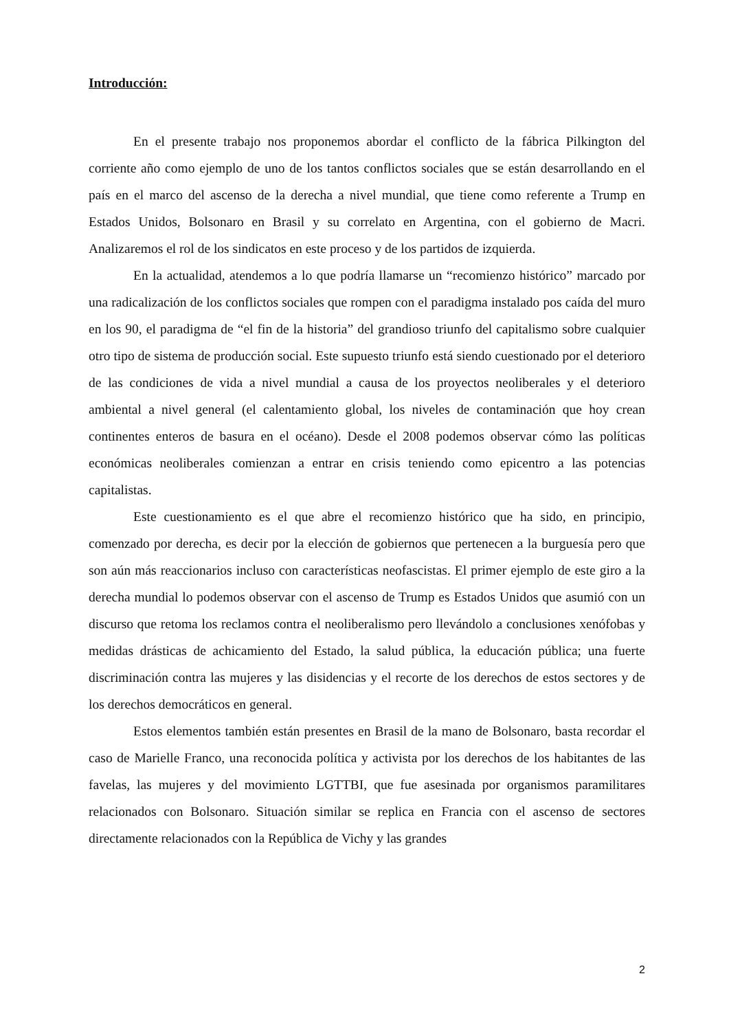Introducción:
En el presente trabajo nos proponemos abordar el conflicto de la fábrica Pilkington del corriente año como ejemplo de uno de los tantos conflictos sociales que se están desarrollando en el país en el marco del ascenso de la derecha a nivel mundial, que tiene como referente a Trump en Estados Unidos, Bolsonaro en Brasil y su correlato en Argentina, con el gobierno de Macri. Analizaremos el rol de los sindicatos en este proceso y de los partidos de izquierda.
En la actualidad, atendemos a lo que podría llamarse un “recomienzo histórico” marcado por una radicalización de los conflictos sociales que rompen con el paradigma instalado pos caída del muro en los 90, el paradigma de “el fin de la historia” del grandioso triunfo del capitalismo sobre cualquier otro tipo de sistema de producción social. Este supuesto triunfo está siendo cuestionado por el deterioro de las condiciones de vida a nivel mundial a causa de los proyectos neoliberales y el deterioro ambiental a nivel general (el calentamiento global, los niveles de contaminación que hoy crean continentes enteros de basura en el océano). Desde el 2008 podemos observar cómo las políticas económicas neoliberales comienzan a entrar en crisis teniendo como epicentro a las potencias capitalistas.
Este cuestionamiento es el que abre el recomienzo histórico que ha sido, en principio, comenzado por derecha, es decir por la elección de gobiernos que pertenecen a la burguesía pero que son aún más reaccionarios incluso con características neofascistas. El primer ejemplo de este giro a la derecha mundial lo podemos observar con el ascenso de Trump es Estados Unidos que asumió con un discurso que retoma los reclamos contra el neoliberalismo pero llevándolo a conclusiones xenófobas y medidas drásticas de achicamiento del Estado, la salud pública, la educación pública; una fuerte discriminación contra las mujeres y las disidencias y el recorte de los derechos de estos sectores y de los derechos democráticos en general.
Estos elementos también están presentes en Brasil de la mano de Bolsonaro, basta recordar el caso de Marielle Franco, una reconocida política y activista por los derechos de los habitantes de las favelas, las mujeres y del movimiento LGTTBI, que fue asesinada por organismos paramilitares relacionados con Bolsonaro. Situación similar se replica en Francia con el ascenso de sectores directamente relacionados con la República de Vichy y las grandes
2